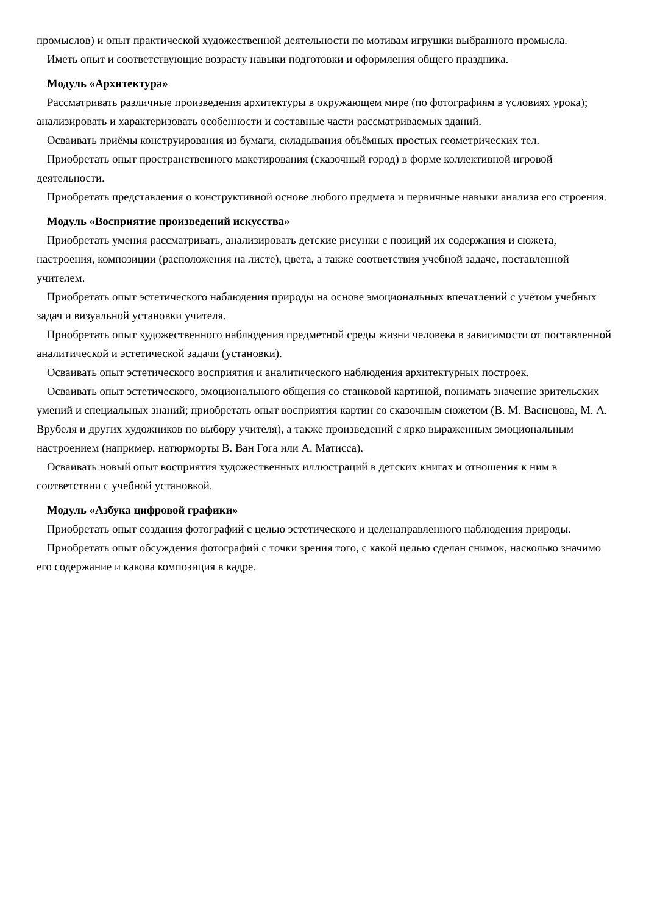промыслов) и опыт практической художественной деятельности по мотивам игрушки выбранного промысла.
Иметь опыт и соответствующие возрасту навыки подготовки и оформления общего праздника.
Модуль «Архитектура»
Рассматривать различные произведения архитектуры в окружающем мире (по фотографиям в условиях урока); анализировать и характеризовать особенности и составные части рассматриваемых зданий.
Осваивать приёмы конструирования из бумаги, складывания объёмных простых геометрических тел.
Приобретать опыт пространственного макетирования (сказочный город) в форме коллективной игровой деятельности.
Приобретать представления о конструктивной основе любого предмета и первичные навыки анализа его строения.
Модуль «Восприятие произведений искусства»
Приобретать умения рассматривать, анализировать детские рисунки с позиций их содержания и сюжета, настроения, композиции (расположения на листе), цвета, а также соответствия учебной задаче, поставленной учителем.
Приобретать опыт эстетического наблюдения природы на основе эмоциональных впечатлений с учётом учебных задач и визуальной установки учителя.
Приобретать опыт художественного наблюдения предметной среды жизни человека в зависимости от поставленной аналитической и эстетической задачи (установки).
Осваивать опыт эстетического восприятия и аналитического наблюдения архитектурных построек.
Осваивать опыт эстетического, эмоционального общения со станковой картиной, понимать значение зрительских умений и специальных знаний; приобретать опыт восприятия картин со сказочным сюжетом (В. М. Васнецова, М. А. Врубеля и других художников по выбору учителя), а также произведений с ярко выраженным эмоциональным настроением (например, натюрморты В. Ван Гога или А. Матисса).
Осваивать новый опыт восприятия художественных иллюстраций в детских книгах и отношения к ним в соответствии с учебной установкой.
Модуль «Азбука цифровой графики»
Приобретать опыт создания фотографий с целью эстетического и целенаправленного наблюдения природы.
Приобретать опыт обсуждения фотографий с точки зрения того, с какой целью сделан снимок, насколько значимо его содержание и какова композиция в кадре.